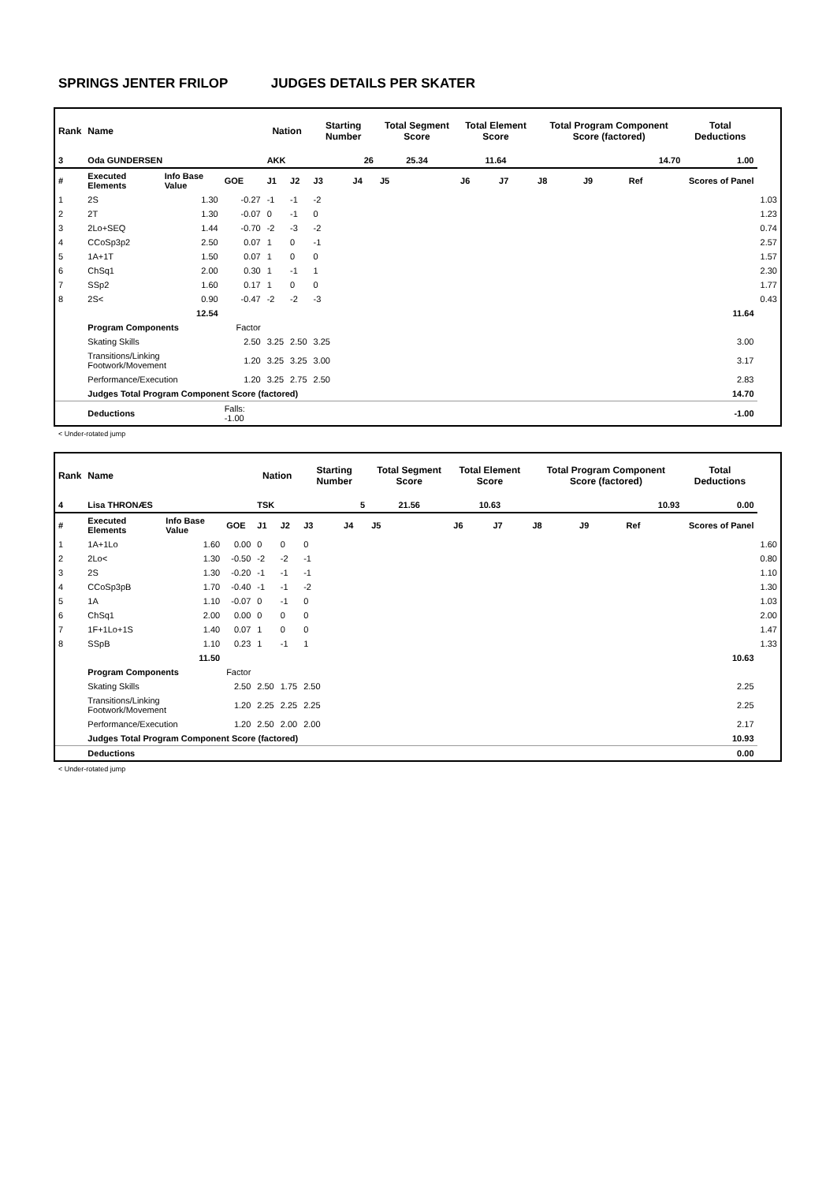SPRINGS JENTER FRILOP JUDGES DETAILS PER SKATER
| Rank | Name | | | Nation | | Starting Number | | Total Segment Score | Total Element Score | | Total Program Component Score (factored) | | | Total Deductions | |
| --- | --- | --- | --- | --- | --- | --- | --- | --- | --- | --- | --- | --- | --- | --- | --- |
| 3 | Oda GUNDERSEN | | | AKK | | 26 | | 25.34 | 11.64 | | 14.70 | | | 1.00 | |
| # | Executed Elements | Info Base Value | GOE | J1 | J2 | J3 | J4 | J5 | J6 | J7 | J8 | J9 | Ref | Scores of Panel | |
| 1 | 2S | 1.30 | -0.27 | -1 | -1 | -2 | | | | | | | | | 1.03 |
| 2 | 2T | 1.30 | -0.07 | 0 | -1 | 0 | | | | | | | | | 1.23 |
| 3 | 2Lo+SEQ | 1.44 | -0.70 | -2 | -3 | -2 | | | | | | | | | 0.74 |
| 4 | CCoSp3p2 | 2.50 | 0.07 | 1 | 0 | -1 | | | | | | | | | 2.57 |
| 5 | 1A+1T | 1.50 | 0.07 | 1 | 0 | 0 | | | | | | | | | 1.57 |
| 6 | ChSq1 | 2.00 | 0.30 | 1 | -1 | 1 | | | | | | | | | 2.30 |
| 7 | SSp2 | 1.60 | 0.17 | 1 | 0 | 0 | | | | | | | | | 1.77 |
| 8 | 2S< | 0.90 | -0.47 | -2 | -2 | -3 | | | | | | | | | 0.43 |
| | | 12.54 | | | | | | | | | | | | 11.64 | |
| | Program Components | | Factor | | | | | | | | | | | | |
| | Skating Skills | | 2.50 | 3.25 | 2.50 | 3.25 | | | | | | | | 3.00 | |
| | Transitions/Linking Footwork/Movement | | 1.20 | 3.25 | 3.25 | 3.00 | | | | | | | | 3.17 | |
| | Performance/Execution | | 1.20 | 3.25 | 2.75 | 2.50 | | | | | | | | 2.83 | |
| | Judges Total Program Component Score (factored) | | | | | | | | | | | | | 14.70 | |
| | Deductions | | Falls: -1.00 | | | | | | | | | | | -1.00 | |
< Under-rotated jump
| Rank | Name | | | Nation | | Starting Number | | Total Segment Score | Total Element Score | | Total Program Component Score (factored) | | | Total Deductions | |
| --- | --- | --- | --- | --- | --- | --- | --- | --- | --- | --- | --- | --- | --- | --- | --- |
| 4 | Lisa THRONÆS | | | TSK | | 5 | | 21.56 | 10.63 | | 10.93 | | | 0.00 | |
| # | Executed Elements | Info Base Value | GOE | J1 | J2 | J3 | J4 | J5 | J6 | J7 | J8 | J9 | Ref | Scores of Panel | |
| 1 | 1A+1Lo | 1.60 | 0.00 | 0 | 0 | 0 | | | | | | | | | 1.60 |
| 2 | 2Lo< | 1.30 | -0.50 | -2 | -2 | -1 | | | | | | | | | 0.80 |
| 3 | 2S | 1.30 | -0.20 | -1 | -1 | -1 | | | | | | | | | 1.10 |
| 4 | CCoSp3pB | 1.70 | -0.40 | -1 | -1 | -2 | | | | | | | | | 1.30 |
| 5 | 1A | 1.10 | -0.07 | 0 | -1 | 0 | | | | | | | | | 1.03 |
| 6 | ChSq1 | 2.00 | 0.00 | 0 | 0 | 0 | | | | | | | | | 2.00 |
| 7 | 1F+1Lo+1S | 1.40 | 0.07 | 1 | 0 | 0 | | | | | | | | | 1.47 |
| 8 | SSpB | 1.10 | 0.23 | 1 | -1 | 1 | | | | | | | | | 1.33 |
| | | 11.50 | | | | | | | | | | | | 10.63 | |
| | Program Components | | Factor | | | | | | | | | | | | |
| | Skating Skills | | 2.50 | 2.50 | 1.75 | 2.50 | | | | | | | | 2.25 | |
| | Transitions/Linking Footwork/Movement | | 1.20 | 2.25 | 2.25 | 2.25 | | | | | | | | 2.25 | |
| | Performance/Execution | | 1.20 | 2.50 | 2.00 | 2.00 | | | | | | | | 2.17 | |
| | Judges Total Program Component Score (factored) | | | | | | | | | | | | | 10.93 | |
| | Deductions | | | | | | | | | | | | | 0.00 | |
< Under-rotated jump